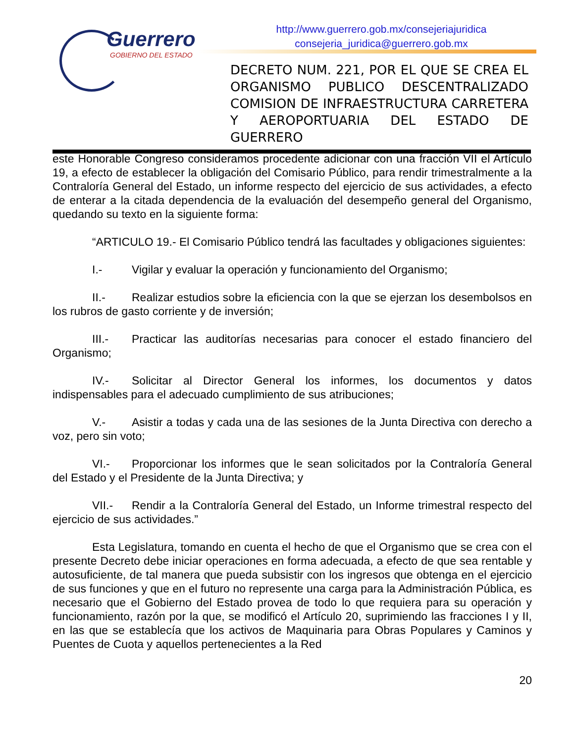Guerrero
GOBIERNO DEL ESTADO
http://www.guerrero.gob.mx/consejeriajuridica
consejeria_juridica@guerrero.gob.mx
DECRETO NUM. 221, POR EL QUE SE CREA EL ORGANISMO PUBLICO DESCENTRALIZADO COMISION DE INFRAESTRUCTURA CARRETERA Y AEROPORTUARIA DEL ESTADO DE GUERRERO
este Honorable Congreso consideramos procedente adicionar con una fracción VII el Artículo 19, a efecto de establecer la obligación del Comisario Público, para rendir trimestralmente a la Contraloría General del Estado, un informe respecto del ejercicio de sus actividades, a efecto de enterar a la citada dependencia de la evaluación del desempeño general del Organismo, quedando su texto en la siguiente forma:
“ARTICULO 19.- El Comisario Público tendrá las facultades y obligaciones siguientes:
I.- Vigilar y evaluar la operación y funcionamiento del Organismo;
II.- Realizar estudios sobre la eficiencia con la que se ejerzan los desembolsos en los rubros de gasto corriente y de inversión;
III.- Practicar las auditorías necesarias para conocer el estado financiero del Organismo;
IV.- Solicitar al Director General los informes, los documentos y datos indispensables para el adecuado cumplimiento de sus atribuciones;
V.- Asistir a todas y cada una de las sesiones de la Junta Directiva con derecho a voz, pero sin voto;
VI.- Proporcionar los informes que le sean solicitados por la Contraloría General del Estado y el Presidente de la Junta Directiva; y
VII.- Rendir a la Contraloría General del Estado, un Informe trimestral respecto del ejercicio de sus actividades.”
Esta Legislatura, tomando en cuenta el hecho de que el Organismo que se crea con el presente Decreto debe iniciar operaciones en forma adecuada, a efecto de que sea rentable y autosuficiente, de tal manera que pueda subsistir con los ingresos que obtenga en el ejercicio de sus funciones y que en el futuro no represente una carga para la Administración Pública, es necesario que el Gobierno del Estado provea de todo lo que requiera para su operación y funcionamiento, razón por la que, se modificó el Artículo 20, suprimiendo las fracciones I y II, en las que se establecía que los activos de Maquinaria para Obras Populares y Caminos y Puentes de Cuota y aquellos pertenecientes a la Red
20